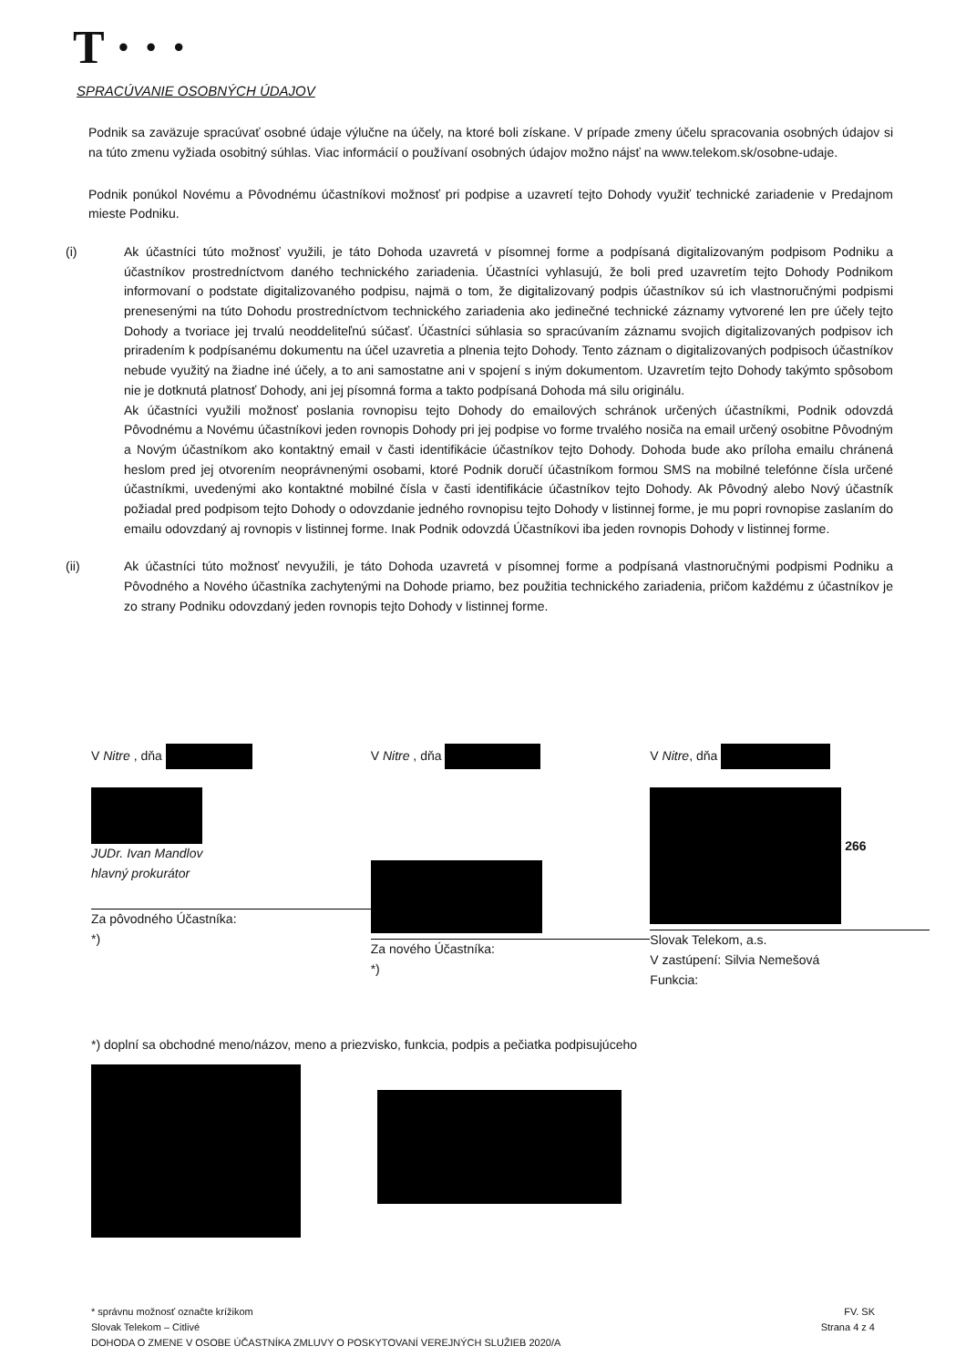T · · ·
SPRACÚVANIE OSOBNÝCH ÚDAJOV
Podnik sa zaväzuje spracúvať osobné údaje výlučne na účely, na ktoré boli získane. V prípade zmeny účelu spracovania osobných údajov si na túto zmenu vyžiada osobitný súhlas. Viac informácií o používaní osobných údajov možno nájsť na www.telekom.sk/osobne-udaje.
Podnik ponúkol Novému a Pôvodnému účastníkovi možnosť pri podpise a uzavretí tejto Dohody využiť technické zariadenie v Predajnom mieste Podniku.
(i) Ak účastníci túto možnosť využili, je táto Dohoda uzavretá v písomnej forme a podpísaná digitalizovaným podpisom Podniku a účastníkov prostredníctvom daného technického zariadenia. Účastníci vyhlasujú, že boli pred uzavretím tejto Dohody Podnikom informovaní o podstate digitalizovaného podpisu, najmä o tom, že digitalizovaný podpis účastníkov sú ich vlastnoručnými podpismi prenesenými na túto Dohodu prostredníctvom technického zariadenia ako jedinečné technické záznamy vytvorené len pre účely tejto Dohody a tvoriace jej trvalú neoddeliteľnú súčasť. Účastníci súhlasia so spracúvaním záznamu svojich digitalizovaných podpisov ich priradením k podpísanému dokumentu na účel uzavretia a plnenia tejto Dohody. Tento záznam o digitalizovaných podpisoch účastníkov nebude využitý na žiadne iné účely, a to ani samostatne ani v spojení s iným dokumentom. Uzavretím tejto Dohody takýmto spôsobom nie je dotknutá platnosť Dohody, ani jej písomná forma a takto podpísaná Dohoda má silu originálu.
Ak účastníci využili možnosť poslania rovnopisu tejto Dohody do emailových schránok určených účastníkmi, Podnik odovzdá Pôvodnému a Novému účastníkovi jeden rovnopis Dohody pri jej podpise vo forme trvalého nosiča na email určený osobitne Pôvodným a Novým účastníkom ako kontaktný email v časti identifikácie účastníkov tejto Dohody. Dohoda bude ako príloha emailu chránená heslom pred jej otvorením neoprávnenými osobami, ktoré Podnik doručí účastníkom formou SMS na mobilné telefónne čísla určené účastníkmi, uvedenými ako kontaktné mobilné čísla v časti identifikácie účastníkov tejto Dohody. Ak Pôvodný alebo Nový účastník požiadal pred podpisom tejto Dohody o odovzdanie jedného rovnopisu tejto Dohody v listinnej forme, je mu popri rovnopise zaslaním do emailu odovzdaný aj rovnopis v listinnej forme. Inak Podnik odovzdá Účastníkovi iba jeden rovnopis Dohody v listinnej forme.
(ii) Ak účastníci túto možnosť nevyužili, je táto Dohoda uzavretá v písomnej forme a podpísaná vlastnoručnými podpismi Podniku a Pôvodného a Nového účastníka zachytenými na Dohode priamo, bez použitia technického zariadenia, pričom každému z účastníkov je zo strany Podniku odovzdaný jeden rovnopis tejto Dohody v listinnej forme.
V Nitre , dňa
JUDr. Ivan Mandlov
hlavný prokurátor
Za pôvodného Účastníka:
*)
V Nitre , dňa
Za nového Účastníka:
*)
V Nitre, dňa
266
Slovak Telekom, a.s.
V zastúpení: Silvia Nemešová
Funkcia:
*) doplní sa obchodné meno/názov, meno a priezvisko, funkcia, podpis a pečiatka podpisujúceho
* správnu možnosť označte krížikom
Slovak Telekom – Citlivé
DOHODA O ZMENE V OSOBE ÚČASTNÍKA ZMLUVY O POSKYTOVANÍ VEREJNÝCH SLUŽIEB 2020/A
FV. SK
Strana 4 z 4